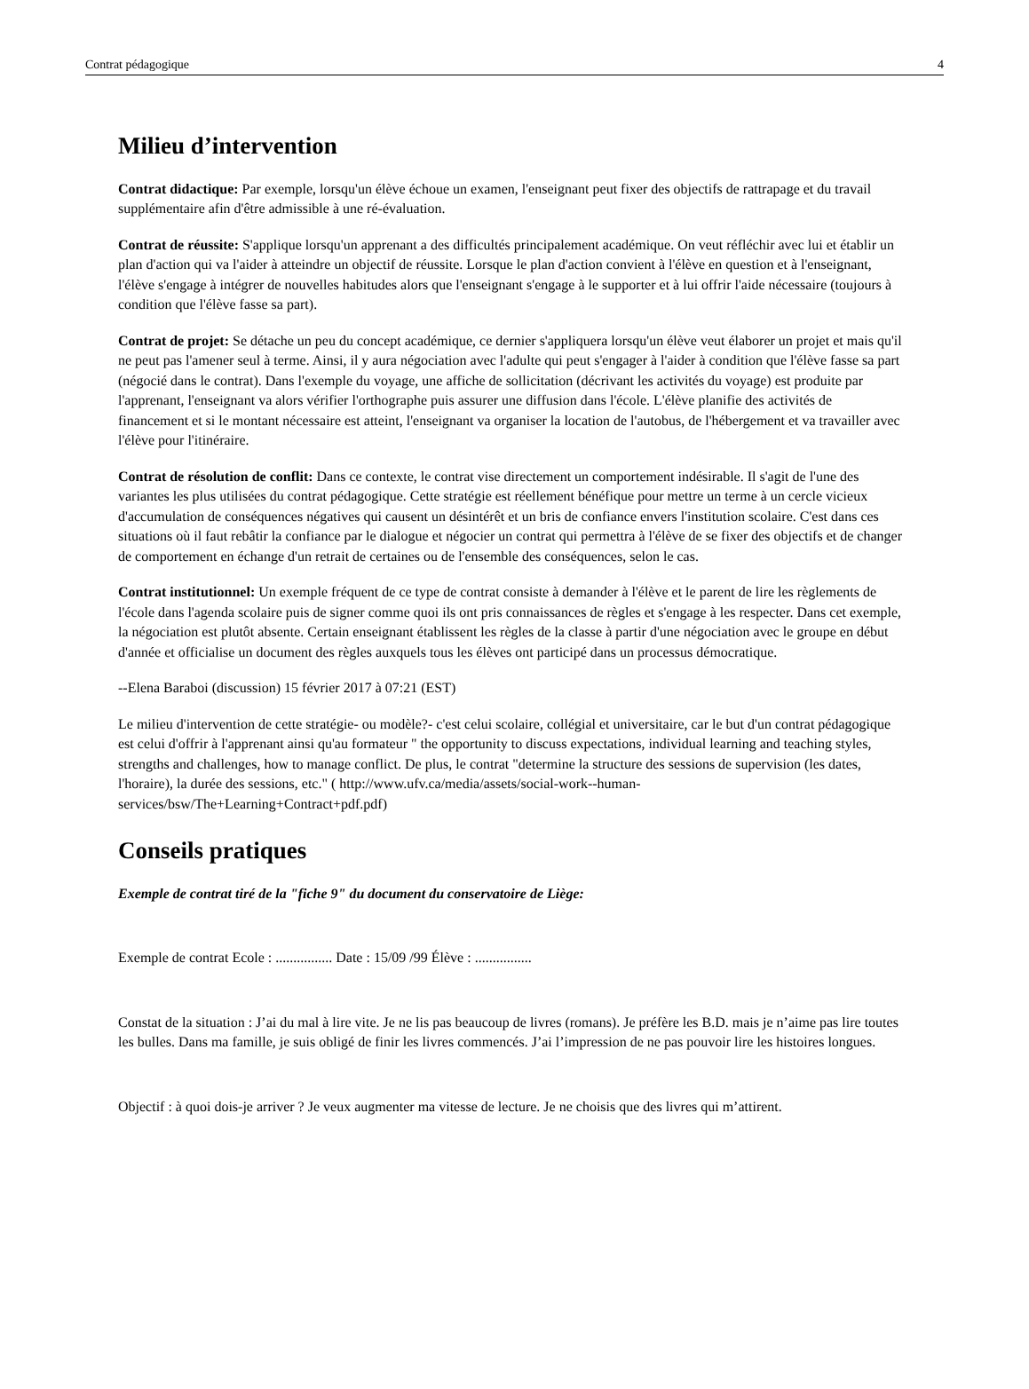Contrat pédagogique 4
Milieu d’intervention
Contrat didactique: Par exemple, lorsqu'un élève échoue un examen, l'enseignant peut fixer des objectifs de rattrapage et du travail supplémentaire afin d'être admissible à une ré-évaluation.
Contrat de réussite: S'applique lorsqu'un apprenant a des difficultés principalement académique. On veut réfléchir avec lui et établir un plan d'action qui va l'aider à atteindre un objectif de réussite. Lorsque le plan d'action convient à l'élève en question et à l'enseignant, l'élève s'engage à intégrer de nouvelles habitudes alors que l'enseignant s'engage à le supporter et à lui offrir l'aide nécessaire (toujours à condition que l'élève fasse sa part).
Contrat de projet: Se détache un peu du concept académique, ce dernier s'appliquera lorsqu'un élève veut élaborer un projet et mais qu'il ne peut pas l'amener seul à terme. Ainsi, il y aura négociation avec l'adulte qui peut s'engager à l'aider à condition que l'élève fasse sa part (négocié dans le contrat). Dans l'exemple du voyage, une affiche de sollicitation (décrivant les activités du voyage) est produite par l'apprenant, l'enseignant va alors vérifier l'orthographe puis assurer une diffusion dans l'école. L'élève planifie des activités de financement et si le montant nécessaire est atteint, l'enseignant va organiser la location de l'autobus, de l'hébergement et va travailler avec l'élève pour l'itinéraire.
Contrat de résolution de conflit: Dans ce contexte, le contrat vise directement un comportement indésirable. Il s'agit de l'une des variantes les plus utilisées du contrat pédagogique. Cette stratégie est réellement bénéfique pour mettre un terme à un cercle vicieux d'accumulation de conséquences négatives qui causent un désintérêt et un bris de confiance envers l'institution scolaire. C'est dans ces situations où il faut rebâtir la confiance par le dialogue et négocier un contrat qui permettra à l'élève de se fixer des objectifs et de changer de comportement en échange d'un retrait de certaines ou de l'ensemble des conséquences, selon le cas.
Contrat institutionnel: Un exemple fréquent de ce type de contrat consiste à demander à l'élève et le parent de lire les règlements de l'école dans l'agenda scolaire puis de signer comme quoi ils ont pris connaissances de règles et s'engage à les respecter. Dans cet exemple, la négociation est plutôt absente. Certain enseignant établissent les règles de la classe à partir d'une négociation avec le groupe en début d'année et officialise un document des règles auxquels tous les élèves ont participé dans un processus démocratique.
--Elena Baraboi (discussion) 15 février 2017 à 07:21 (EST)
Le milieu d'intervention de cette stratégie- ou modèle?- c'est celui scolaire, collégial et universitaire, car le but d'un contrat pédagogique est celui d'offrir à l'apprenant ainsi qu'au formateur " the opportunity to discuss expectations, individual learning and teaching styles, strengths and challenges, how to manage conflict. De plus, le contrat "determine la structure des sessions de supervision (les dates, l'horaire), la durée des sessions, etc." ( http://www.ufv.ca/media/assets/social-work--human-services/bsw/The+Learning+Contract+pdf.pdf)
Conseils pratiques
Exemple de contrat tiré de la "fiche 9" du document du conservatoire de Liège:
Exemple de contrat Ecole : ................ Date : 15/09 /99 Élève : ................
Constat de la situation : J’ai du mal à lire vite. Je ne lis pas beaucoup de livres (romans). Je préfère les B.D. mais je n’aime pas lire toutes les bulles. Dans ma famille, je suis obligé de finir les livres commencés. J’ai l’impression de ne pas pouvoir lire les histoires longues.
Objectif : à quoi dois-je arriver ? Je veux augmenter ma vitesse de lecture. Je ne choisis que des livres qui m’attirent.